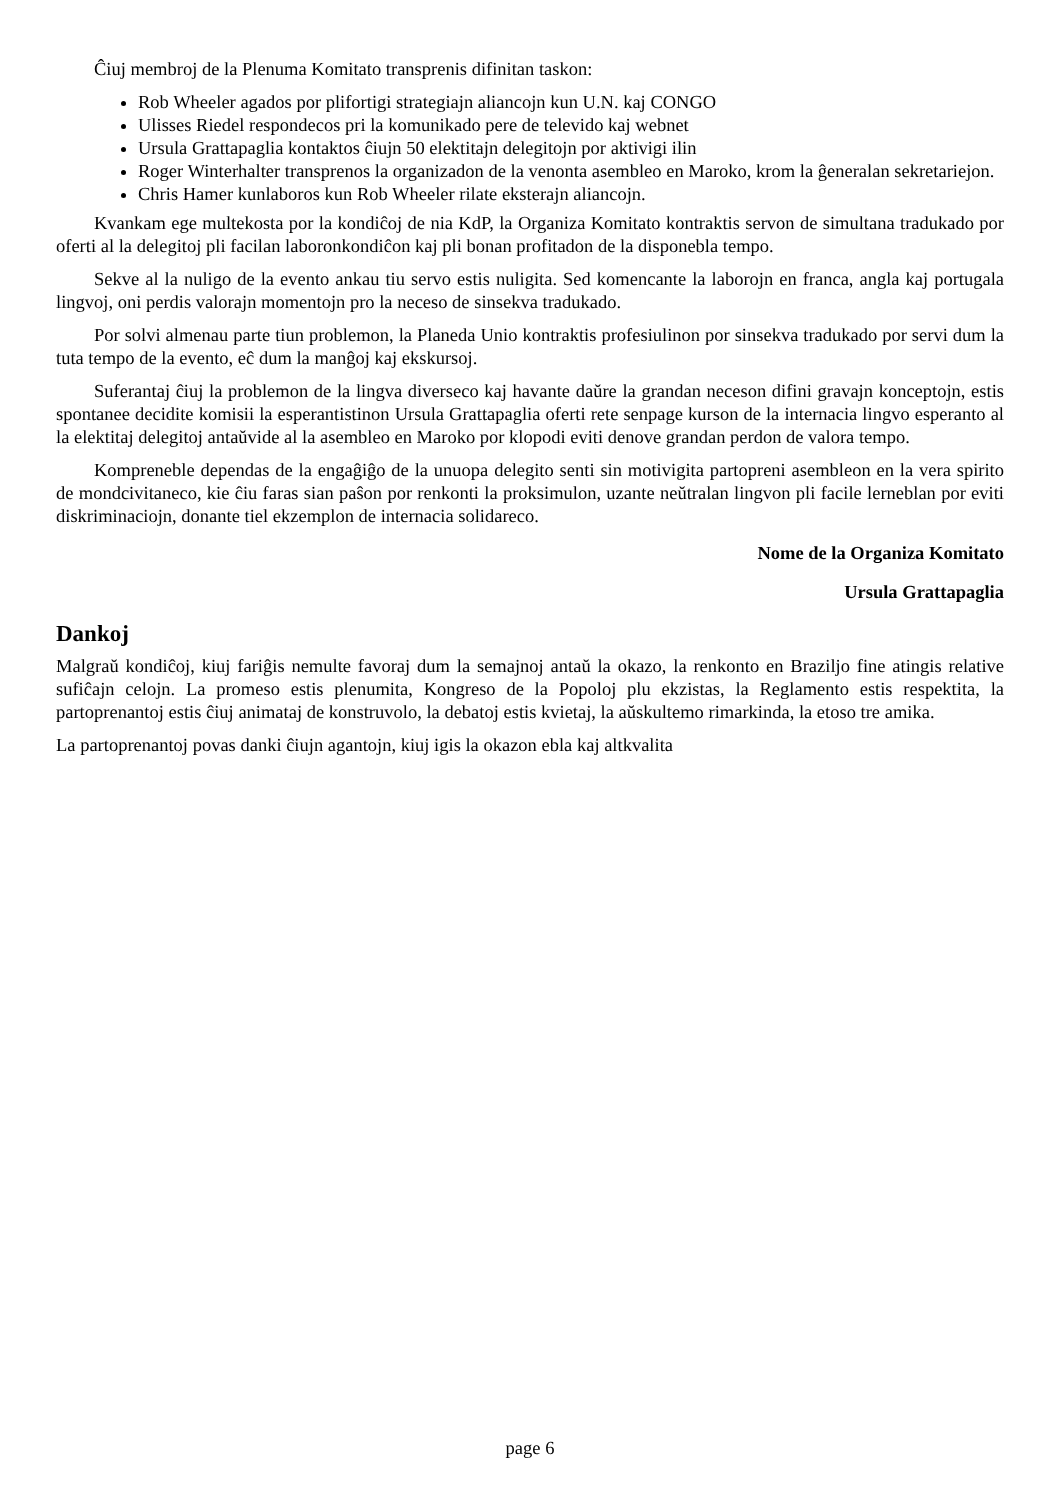Ĉiuj membroj de la Plenuma Komitato transprenis difinitan taskon:
Rob Wheeler agados por plifortigi strategiajn aliancojn kun U.N. kaj CONGO
Ulisses Riedel respondecos pri la komunikado pere de televido kaj webnet
Ursula Grattapaglia kontaktos ĉiujn 50 elektitajn delegitojn por aktivigi ilin
Roger Winterhalter transprenos la organizadon de la venonta asembleo en Maroko, krom la ĝeneralan sekretariejon.
Chris Hamer kunlaboros kun Rob Wheeler rilate eksterajn aliancojn.
Kvankam ege multekosta por la kondiĉoj de nia KdP, la Organiza Komitato kontraktis servon de simultana tradukado por oferti al la delegitoj pli facilan laboronkondiĉon kaj pli bonan profitadon de la disponebla tempo.
Sekve al la nuligo de la evento ankau tiu servo estis nuligita. Sed komencante la laborojn en franca, angla kaj portugala lingvoj, oni perdis valorajn momentojn pro la neceso de sinsekva tradukado.
Por solvi almenau parte tiun problemon, la Planeda Unio kontraktis profesiulinon por sinsekva tradukado por servi dum la tuta tempo de la evento, eĉ dum la manĝoj kaj ekskursoj.
Suferantaj ĉiuj la problemon de la lingva diverseco kaj havante daŭre la grandan neceson difini gravajn konceptojn, estis spontanee decidite komisii la esperantistinon Ursula Grattapaglia oferti rete senpage kurson de la internacia lingvo esperanto al la elektitaj delegitoj antaŭvide al la asembleo en Maroko por klopodi eviti denove grandan perdon de valora tempo.
Kompreneble dependas de la engaĝiĝo de la unuopa delegito senti sin motivigita partopreni asembleon en la vera spirito de mondcivitaneco, kie ĉiu faras sian paŝon por renkonti la proksimulon, uzante neŭtralan lingvon pli facile lerneblan por eviti diskriminaciojn, donante tiel ekzemplon de internacia solidareco.
Nome de la Organiza Komitato
Ursula Grattapaglia
Dankoj
Malgraŭ kondiĉoj, kiuj fariĝis nemulte favoraj dum la semajnoj antaŭ la okazo, la renkonto en Braziljo fine atingis relative sufiĉajn celojn. La promeso estis plenumita, Kongreso de la Popoloj plu ekzistas, la Reglamento estis respektita, la partoprenantoj estis ĉiuj animataj de konstruvolo, la debatoj estis kvietaj, la aŭskultemo rimarkinda, la etoso tre amika.
La partoprenantoj povas danki ĉiujn agantojn, kiuj igis la okazon ebla kaj altkvalita
page 6